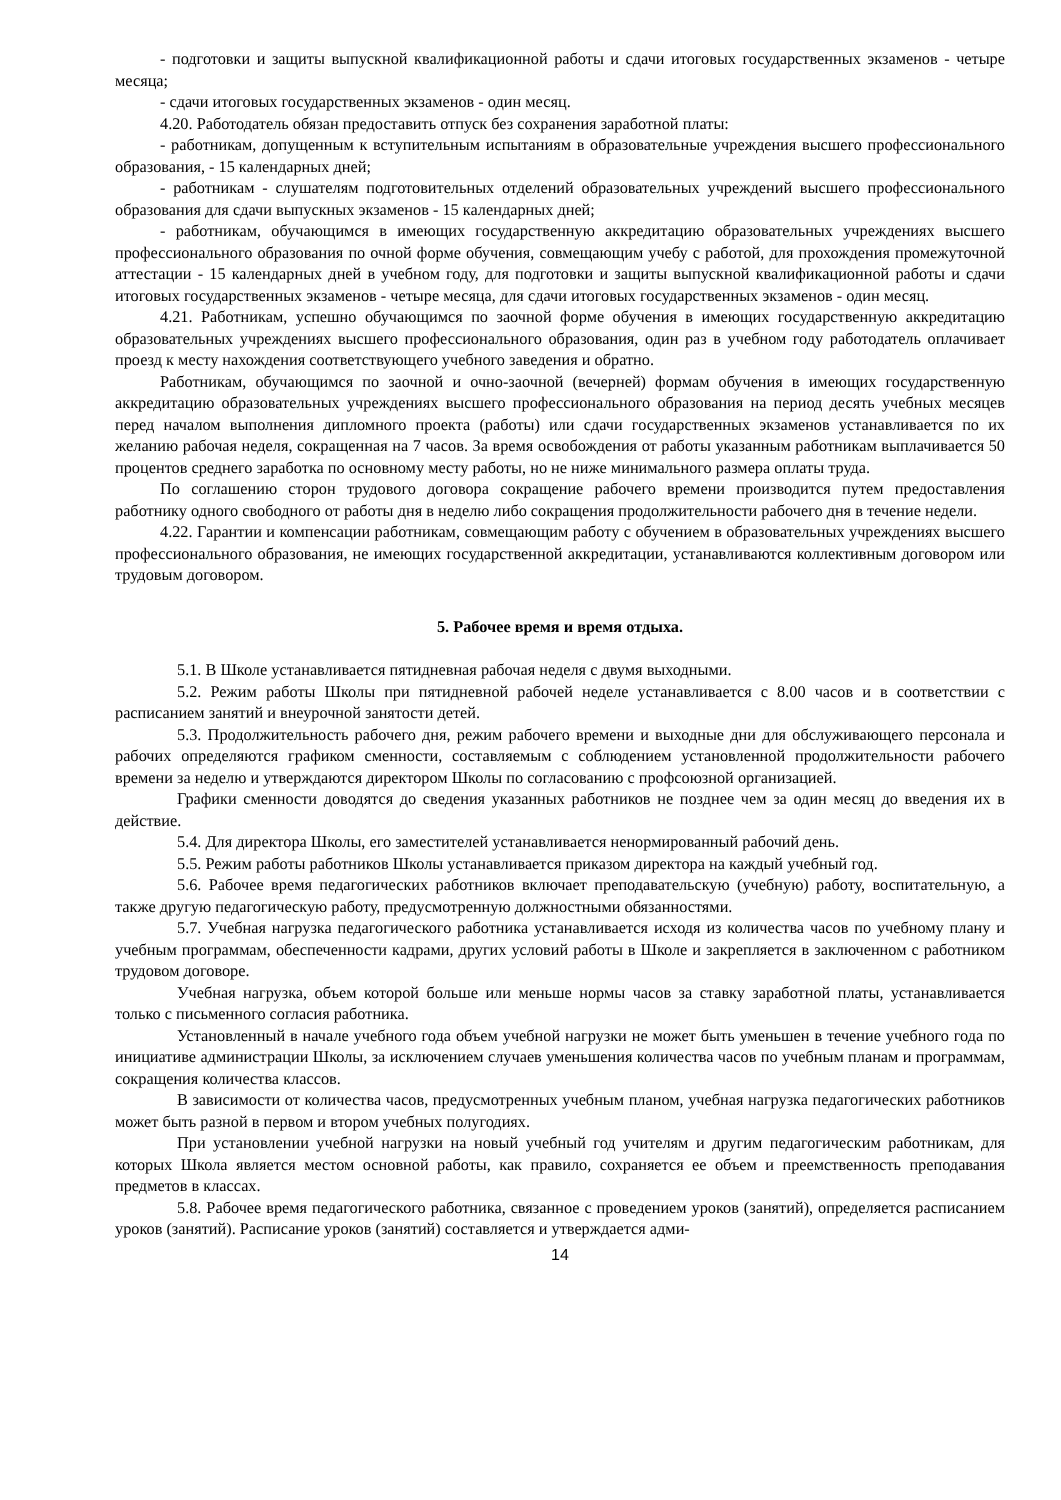- подготовки и защиты выпускной квалификационной работы и сдачи итоговых государственных экзаменов - четыре месяца;
- сдачи итоговых государственных экзаменов - один месяц.
4.20. Работодатель обязан предоставить отпуск без сохранения заработной платы:
- работникам, допущенным к вступительным испытаниям в образовательные учреждения высшего профессионального образования, - 15 календарных дней;
- работникам - слушателям подготовительных отделений образовательных учреждений высшего профессионального образования для сдачи выпускных экзаменов - 15 календарных дней;
- работникам, обучающимся в имеющих государственную аккредитацию образовательных учреждениях высшего профессионального образования по очной форме обучения, совмещающим учебу с работой, для прохождения промежуточной аттестации - 15 календарных дней в учебном году, для подготовки и защиты выпускной квалификационной работы и сдачи итоговых государственных экзаменов - четыре месяца, для сдачи итоговых государственных экзаменов - один месяц.
4.21. Работникам, успешно обучающимся по заочной форме обучения в имеющих государственную аккредитацию образовательных учреждениях высшего профессионального образования, один раз в учебном году работодатель оплачивает проезд к месту нахождения соответствующего учебного заведения и обратно.
Работникам, обучающимся по заочной и очно-заочной (вечерней) формам обучения в имеющих государственную аккредитацию образовательных учреждениях высшего профессионального образования на период десять учебных месяцев перед началом выполнения дипломного проекта (работы) или сдачи государственных экзаменов устанавливается по их желанию рабочая неделя, сокращенная на 7 часов. За время освобождения от работы указанным работникам выплачивается 50 процентов среднего заработка по основному месту работы, но не ниже минимального размера оплаты труда.
По соглашению сторон трудового договора сокращение рабочего времени производится путем предоставления работнику одного свободного от работы дня в неделю либо сокращения продолжительности рабочего дня в течение недели.
4.22. Гарантии и компенсации работникам, совмещающим работу с обучением в образовательных учреждениях высшего профессионального образования, не имеющих государственной аккредитации, устанавливаются коллективным договором или трудовым договором.
5. Рабочее время и время отдыха.
5.1. В Школе устанавливается пятидневная рабочая неделя с двумя выходными.
5.2. Режим работы Школы при пятидневной рабочей неделе устанавливается с 8.00 часов и в соответствии с расписанием занятий и внеурочной занятости детей.
5.3. Продолжительность рабочего дня, режим рабочего времени и выходные дни для обслуживающего персонала и рабочих определяются графиком сменности, составляемым с соблюдением установленной продолжительности рабочего времени за неделю и утверждаются директором Школы по согласованию с профсоюзной организацией.
Графики сменности доводятся до сведения указанных работников не позднее чем за один месяц до введения их в действие.
5.4. Для директора Школы, его заместителей устанавливается ненормированный рабочий день.
5.5. Режим работы работников Школы устанавливается приказом директора на каждый учебный год.
5.6. Рабочее время педагогических работников включает преподавательскую (учебную) работу, воспитательную, а также другую педагогическую работу, предусмотренную должностными обязанностями.
5.7. Учебная нагрузка педагогического работника устанавливается исходя из количества часов по учебному плану и учебным программам, обеспеченности кадрами, других условий работы в Школе и закрепляется в заключенном с работником трудовом договоре.
Учебная нагрузка, объем которой больше или меньше нормы часов за ставку заработной платы, устанавливается только с письменного согласия работника.
Установленный в начале учебного года объем учебной нагрузки не может быть уменьшен в течение учебного года по инициативе администрации Школы, за исключением случаев уменьшения количества часов по учебным планам и программам, сокращения количества классов.
В зависимости от количества часов, предусмотренных учебным планом, учебная нагрузка педагогических работников может быть разной в первом и втором учебных полугодиях.
При установлении учебной нагрузки на новый учебный год учителям и другим педагогическим работникам, для которых Школа является местом основной работы, как правило, сохраняется ее объем и преемственность преподавания предметов в классах.
5.8. Рабочее время педагогического работника, связанное с проведением уроков (занятий), определяется расписанием уроков (занятий). Расписание уроков (занятий) составляется и утверждается адми-
14